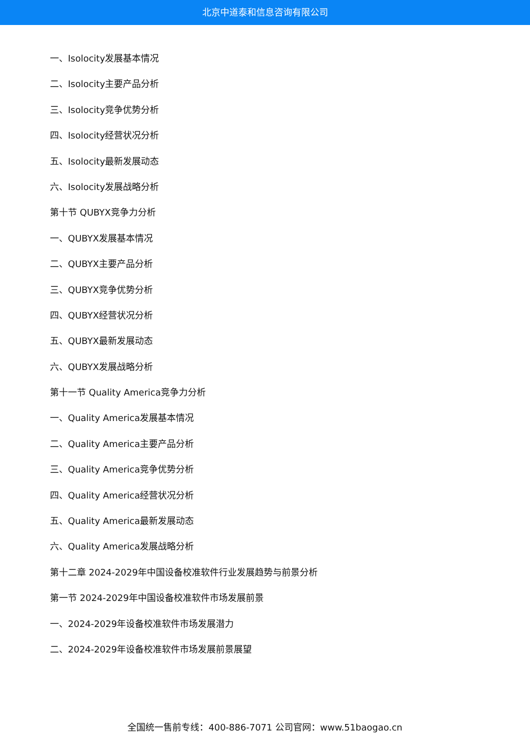北京中道泰和信息咨询有限公司
一、Isolocity发展基本情况
二、Isolocity主要产品分析
三、Isolocity竞争优势分析
四、Isolocity经营状况分析
五、Isolocity最新发展动态
六、Isolocity发展战略分析
第十节 QUBYX竞争力分析
一、QUBYX发展基本情况
二、QUBYX主要产品分析
三、QUBYX竞争优势分析
四、QUBYX经营状况分析
五、QUBYX最新发展动态
六、QUBYX发展战略分析
第十一节 Quality America竞争力分析
一、Quality America发展基本情况
二、Quality America主要产品分析
三、Quality America竞争优势分析
四、Quality America经营状况分析
五、Quality America最新发展动态
六、Quality America发展战略分析
第十二章 2024-2029年中国设备校准软件行业发展趋势与前景分析
第一节 2024-2029年中国设备校准软件市场发展前景
一、2024-2029年设备校准软件市场发展潜力
二、2024-2029年设备校准软件市场发展前景展望
全国统一售前专线：400-886-7071 公司官网：www.51baogao.cn